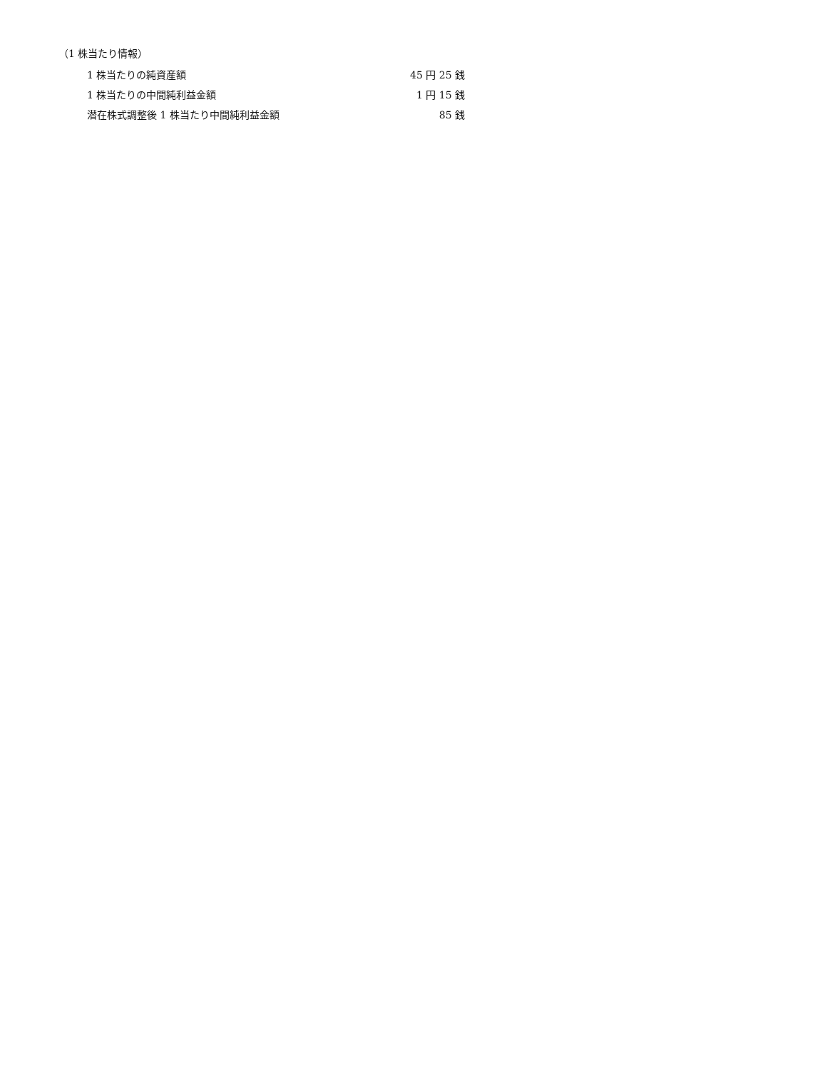（1 株当たり情報）
| 1 株当たりの純資産額 | 45 円 25 銭 |
| 1 株当たりの中間純利益金額 | 1 円 15 銭 |
| 潜在株式調整後 1 株当たり中間純利益金額 | 85 銭 |